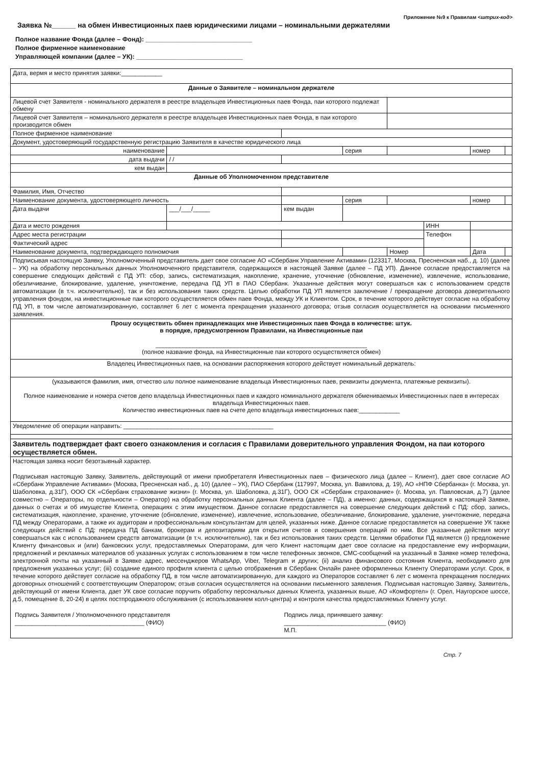Приложение №9 к Правилам <штрих-код>
Заявка №______ на обмен Инвестиционных паев юридическими лицами – номинальными держателями
Полное название Фонда (далее – Фонд): ______________________________
Полное фирменное наименование
Управляющей компании (далее – УК): ______________________________
| Дата, вермя и место принятия заявки:____________ | | | | | | | |
| Данные о Заявителе – номинальном держателе | | | | | | | |
| Лицевой счет Заявителя - номинального держателя в реестре владельцев Инвестиционных паев Фонда, паи которого подлежат обмену | | | | | | | |
| Лицевой счет Заявителя – номинального держателя в реестре владельцев Инвестиционных паев Фонда, в паи которого производится обмен | | | | | | | |
| Полное фирменное наименование | | | | | | | |
| Документ, удостоверяющий государственную регистрацию Заявителя в качестве юридического лица | | | | | | | |
| наименование | | | серия | | | номер | |
| дата выдачи | / / | | | | | | |
| кем выдан | | | | | | | |
| Данные об Уполномоченном представителе | | | | | | | |
| Фамилия, Имя, Отчество | | | | | | | |
| Наименование документа, удостоверяющего личность | | | серия | | | номер | |
| Дата выдачи | ___/___/_____ | кем выдан | | | | | |
| Дата и место рождения | | | | | ИНН | | |
| Адрес места регистрации | | | | | Телефон | | |
| Фактический адрес | | | | | | | |
| Наименование документа, подтверждающего полномочия | | | | Номер | | Дата | |
| Подписывая настоящую Заявку, Уполномоченный представитель дает свое согласие АО «Сбербанк Управление Активами» (123317, Москва, Пресненская наб., д. 10) (далее – УК) на обработку персональных данных Уполномоченного представителя, содержащихся в настоящей Заявке (далее – ПД УП). Данное согласие предоставляется на совершение следующих действий с ПД УП: сбор, запись, систематизация, накопление, хранение, уточнение (обновление, изменение), извлечение, использование, обезличивание, блокирование, удаление, уничтожение, передача ПД УП в ПАО Сбербанк. Указанные действия могут совершаться как с использованием средств автоматизации (в т.ч. исключительно), так и без использования таких средств. Целью обработки ПД УП является заключение / прекращение договора доверительного управления фондом, на инвестиционные паи которого осуществляется обмен паев Фонда, между УК и Клиентом. Срок, в течение которого действует согласие на обработку ПД УП, в том числе автоматизированную, составляет 6 лет с момента прекращения указанного договора; отзыв согласия осуществляется на основании письменного заявления. | | | | | | | |
| Прошу осуществить обмен принадлежащих мне Инвестиционных паев Фонда в количестве: штук. в порядке, предусмотренном Правилами, на Инвестиционные паи ______________________________________________________________ (полное название фонда, на Инвестиционные паи которого осуществляется обмен) | | | | | | | |
| Владелец Инвестиционных паев, на основании распоряжения которого действует номинальный держатель: | | | | | | | |
| (указываются фамилия, имя, отчество или полное наименование владельца Инвестиционных паев, реквизиты документа, платежные реквизиты). Полное наименование и номера счетов депо владельца Инвестиционных паев и каждого номинального держателя обмениваемых Инвестиционных паев в интересах владельца Инвестиционных паев. Количество инвестиционных паев на счете депо владельца инвестиционных паев:____________ | | | | | | | |
| Уведомление об операции направить: ____________________________________________ | | | | | | | |
| Заявитель подтверждает факт своего ознакомления и согласия с Правилами доверительного управления Фондом, на паи которого осуществляется обмен. | | | | | | | |
| Настоящая заявка носит безотзывный характер. Подписывая настоящую Заявку, Заявитель, действующий от имени приобретателя Инвестиционных паев – физического лица (далее – Клиент), дает свое согласие АО «Сбербанк Управление Активами» (Москва, Пресненская наб., д. 10) (далее – УК), ПАО Сбербанк (117997, Москва, ул. Вавилова, д. 19), АО «НПФ Сбербанка» (г. Москва, ул. Шаболовка, д.31Г), ООО СК «Сбербанк страхование жизни» (г. Москва, ул. Шаболовка, д.31Г), ООО СК «Сбербанк страхование» (г. Москва, ул. Павловская, д.7) (далее совместно – Операторы, по отдельности – Оператор) на обработку персональных данных Клиента (далее – ПД), а именно: данных, содержащихся в настоящей Заявке, данных о счетах и об имуществе Клиента, операциях с этим имуществом. Данное согласие предоставляется на совершение следующих действий с ПД: сбор, запись, систематизация, накопление, хранение, уточнение (обновление, изменение), извлечение, использование, обезличивание, блокирование, удаление, уничтожение, передача ПД между Операторами, а также их аудиторам и профессиональным консультантам для целей, указанных ниже. Данное согласие предоставляется на совершение УК также следующих действий с ПД: передача ПД банкам, брокерам и депозитариям для открытия счетов и совершения операций по ним. Все указанные действия могут совершаться как с использованием средств автоматизации (в т.ч. исключительно), так и без использования таких средств. Целями обработки ПД является (i) предложение Клиенту финансовых и (или) банковских услуг, предоставляемых Операторами, для чего Клиент настоящим дает свое согласие на предоставление ему информации, предложений и рекламных материалов об указанных услугах с использованием в том числе телефонных звонков, СМС-сообщений на указанный в Заявке номер телефона, электронной почты на указанный в Заявке адрес, мессенджеров WhatsApp, Viber, Telegram и других; (ii) анализ финансового состояния Клиента, необходимого для предложения указанных услуг; (iii) создание единого профиля клиента с целью отображения в Сбербанк Онлайн ранее оформленных Клиенту Операторами услуг. Срок, в течение которого действует согласие на обработку ПД, в том числе автоматизированную, для каждого из Операторов составляет 6 лет с момента прекращения последних договорных отношений с соответствующим Оператором; отзыв согласия осуществляется на основании письменного заявления. Подписывая настоящую Заявку, Заявитель, действующий от имени Клиента, дает УК свое согласие поручить обработку персональных данных Клиента, указанных выше, АО «Комфортел» (г. Орел, Наугорское шоссе, д.5, помещение 8, 20-24) в целях постпродажного обслуживания (с использованием колл-центра) и контроля качества предоставляемых Клиенту услуг. Подпись Заявителя / Уполномоченного представителя ______________________________________ (ФИО) Подпись лица, принявшего заявку: ______________________________ (ФИО) М.П. | | | | | | | |
Стр. 7